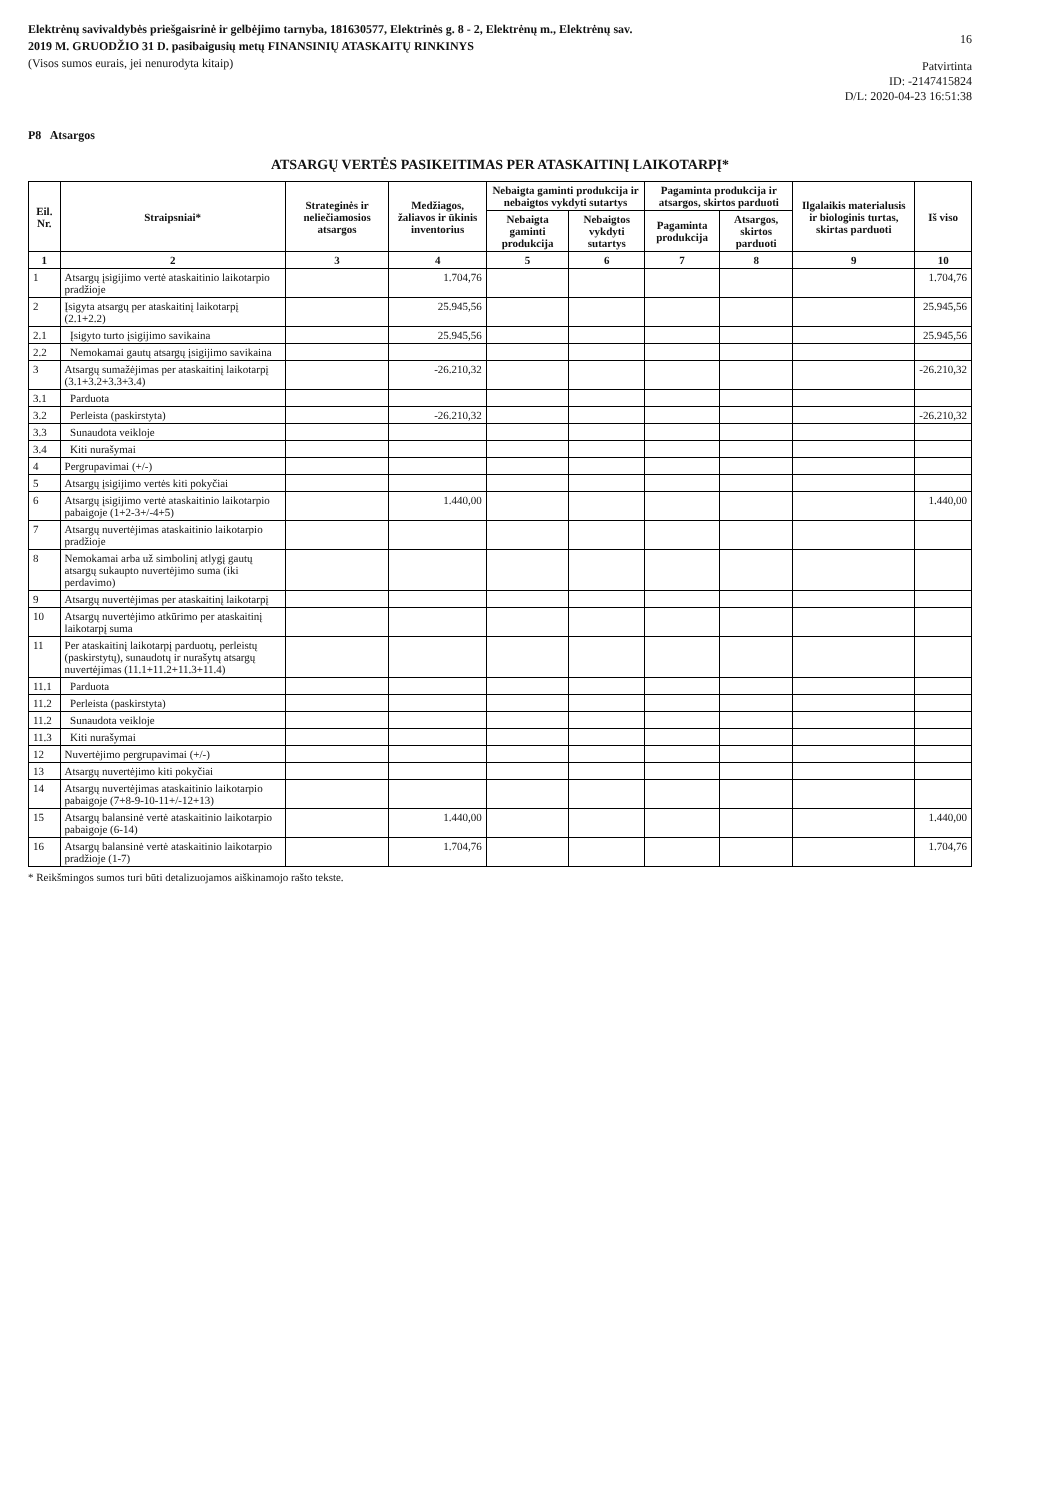Elektrėnų savivaldybės priešgaisrinė ir gelbėjimo tarnyba, 181630577, Elektrinės g. 8 - 2, Elektrėnų m., Elektrėnų sav.
2019 M. GRUODŽIO 31 D. pasibaigusių metų FINANSINIŲ ATASKAITŲ RINKINYS
(Visos sumos eurais, jei nenurodyta kitaip)
16
Patvirtinta
ID: -2147415824
D/L: 2020-04-23 16:51:38
P8 Atsargos
ATSARGŲ VERTĖS PASIKEITIMAS PER ATASKAITINĮ LAIKOTARPĮ*
| Eil. Nr. | Straipsniai* | Strateginės ir neliečiamosios atsargos | Medžiagos, žaliavos ir ūkinis inventorius | Nebaigta gaminti produkcija ir nebaigtos vykdyti sutartys | | Pagaminta produkcija ir atsargos, skirtos parduoti | | Ilgalaikis materialusis ir biologinis turtas, skirtas parduoti | Iš viso |
| --- | --- | --- | --- | --- | --- | --- | --- | --- | --- |
| | | | | Nebaigta gaminti produkcija | Nebaigtos vykdyti sutartys | Pagaminta produkcija | Atsargos, skirtos parduoti | | |
| 1 | 2 | 3 | 4 | 5 | 6 | 7 | 8 | 9 | 10 |
| 1 | Atsargų įsigijimo vertė ataskaitinio laikotarpio pradžioje | | 1.704,76 | | | | | | 1.704,76 |
| 2 | Įsigyta atsargų per ataskaitinį laikotarpį (2.1+2.2) | | 25.945,56 | | | | | | 25.945,56 |
| 2.1 | Įsigyto turto įsigijimo savikaina | | 25.945,56 | | | | | | 25.945,56 |
| 2.2 | Nemokamai gautų atsargų įsigijimo savikaina | | | | | | | | |
| 3 | Atsargų sumažėjimas per ataskaitinį laikotarpį (3.1+3.2+3.3+3.4) | | -26.210,32 | | | | | | -26.210,32 |
| 3.1 | Parduota | | | | | | | | |
| 3.2 | Perleista (paskirstyta) | | -26.210,32 | | | | | | -26.210,32 |
| 3.3 | Sunaudota veikloje | | | | | | | | |
| 3.4 | Kiti nurašymai | | | | | | | | |
| 4 | Pergrupavimai (+/-) | | | | | | | | |
| 5 | Atsargų įsigijimo vertės kiti pokyčiai | | | | | | | | |
| 6 | Atsargų įsigijimo vertė ataskaitinio laikotarpio pabaigoje (1+2-3+/-4+5) | | 1.440,00 | | | | | | 1.440,00 |
| 7 | Atsargų nuvertėjimas ataskaitinio laikotarpio pradžioje | | | | | | | | |
| 8 | Nemokamai arba už simbolinį atlygį gautų atsargų sukaupto nuvertėjimo suma (iki perdavimo) | | | | | | | | |
| 9 | Atsargų nuvertėjimas per ataskaitinį laikotarpį | | | | | | | | |
| 10 | Atsargų nuvertėjimo atkūrimo per ataskaitinį laikotarpį suma | | | | | | | | |
| 11 | Per ataskaitinį laikotarpį parduotų, perleistų (paskirstytų), sunaudotų ir nurašytų atsargų nuvertėjimas (11.1+11.2+11.3+11.4) | | | | | | | | |
| 11.1 | Parduota | | | | | | | | |
| 11.2 | Perleista (paskirstyta) | | | | | | | | |
| 11.2 | Sunaudota veikloje | | | | | | | | |
| 11.3 | Kiti nurašymai | | | | | | | | |
| 12 | Nuvertėjimo pergrupavimai (+/-) | | | | | | | | |
| 13 | Atsargų nuvertėjimo kiti pokyčiai | | | | | | | | |
| 14 | Atsargų nuvertėjimas ataskaitinio laikotarpio pabaigoje (7+8-9-10-11+/-12+13) | | | | | | | | |
| 15 | Atsargų balansinė vertė ataskaitinio laikotarpio pabaigoje (6-14) | | 1.440,00 | | | | | | 1.440,00 |
| 16 | Atsargų balansinė vertė ataskaitinio laikotarpio pradžioje (1-7) | | 1.704,76 | | | | | | 1.704,76 |
* Reikšmingos sumos turi būti detalizuojamos aiškinamojo rašto tekste.